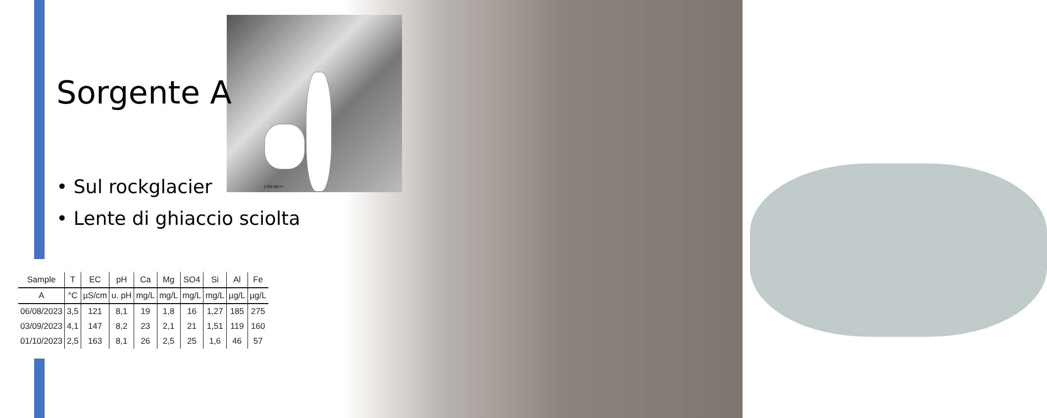0 250 500 m
Sorgente A
• Sul rockglacier
• Lente di ghiaccio sciolta
| Sample | T | EC | pH | Ca | Mg | SO4 | Si | Al | Fe |
| --- | --- | --- | --- | --- | --- | --- | --- | --- | --- |
| A | °C | µS/cm | u. pH | mg/L | mg/L | mg/L | mg/L | µg/L | µg/L |
| 06/08/2023 | 3,5 | 121 | 8,1 | 19 | 1,8 | 16 | 1,27 | 185 | 275 |
| 03/09/2023 | 4,1 | 147 | 8,2 | 23 | 2,1 | 21 | 1,51 | 119 | 160 |
| 01/10/2023 | 2,5 | 163 | 8,1 | 26 | 2,5 | 25 | 1,6 | 46 | 57 |